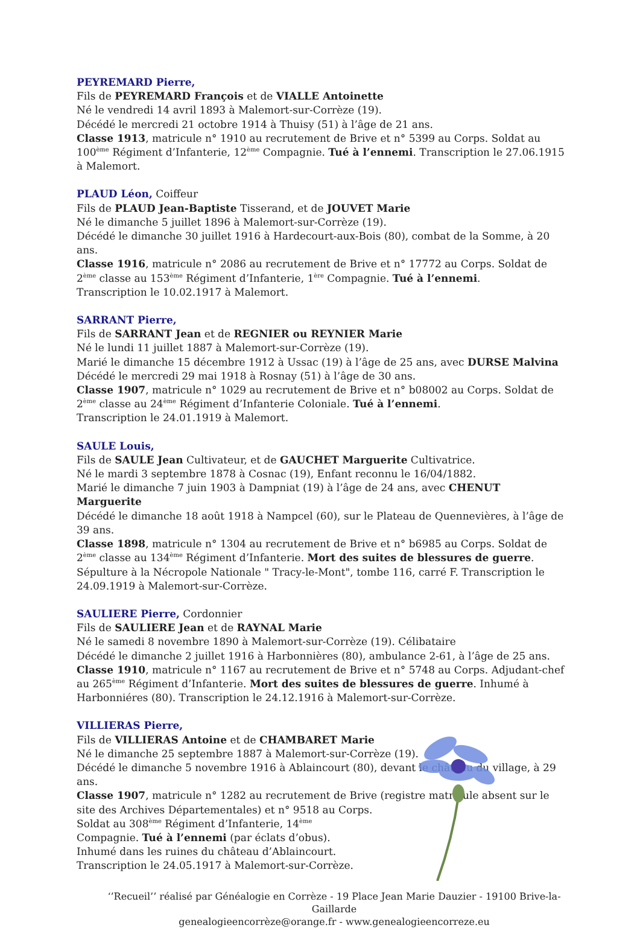PEYREMARD Pierre,
Fils de PEYREMARD François et de VIALLE Antoinette
Né le vendredi 14 avril 1893 à Malemort-sur-Corrèze (19).
Décédé le mercredi 21 octobre 1914 à Thuisy (51) à l’âge de 21 ans.
Classe 1913, matricule n° 1910 au recrutement de Brive et n° 5399 au Corps. Soldat au 100<sup>ème</sup> Régiment d’Infanterie, 12<sup>ème</sup> Compagnie. Tué à l’ennemi. Transcription le 27.06.1915 à Malemort.
PLAUD Léon, Coiffeur
Fils de PLAUD Jean-Baptiste Tisserand, et de JOUVET Marie
Né le dimanche 5 juillet 1896 à Malemort-sur-Corrèze (19).
Décédé le dimanche 30 juillet 1916 à Hardecourt-aux-Bois (80), combat de la Somme, à 20 ans.
Classe 1916, matricule n° 2086 au recrutement de Brive et n° 17772 au Corps. Soldat de 2<sup>ème</sup> classe au 153<sup>ème</sup> Régiment d’Infanterie, 1<sup>ère</sup> Compagnie. Tué à l’ennemi.
Transcription le 10.02.1917 à Malemort.
SARRANT Pierre,
Fils de SARRANT Jean et de REGNIER ou REYNIER Marie
Né le lundi 11 juillet 1887 à Malemort-sur-Corrèze (19).
Marié le dimanche 15 décembre 1912 à Ussac (19) à l’âge de 25 ans, avec DURSE Malvina
Décédé le mercredi 29 mai 1918 à Rosnay (51) à l’âge de 30 ans.
Classe 1907, matricule n° 1029 au recrutement de Brive et n° b08002 au Corps. Soldat de 2<sup>ème</sup> classe au 24<sup>ème</sup> Régiment d’Infanterie Coloniale. Tué à l’ennemi.
Transcription le 24.01.1919 à Malemort.
SAULE Louis,
Fils de SAULE Jean Cultivateur, et de GAUCHET Marguerite Cultivatrice.
Né le mardi 3 septembre 1878 à Cosnac (19), Enfant reconnu le 16/04/1882.
Marié le dimanche 7 juin 1903 à Dampniat (19) à l’âge de 24 ans, avec CHENUT Marguerite
Décédé le dimanche 18 août 1918 à Nampcel (60), sur le Plateau de Quennevières, à l’âge de 39 ans.
Classe 1898, matricule n° 1304 au recrutement de Brive et n° b6985 au Corps. Soldat de 2<sup>ème</sup> classe au 134<sup>ème</sup> Régiment d’Infanterie. Mort des suites de blessures de guerre. Sépulture à la Nécropole Nationale " Tracy-le-Mont", tombe 116, carré F. Transcription le 24.09.1919 à Malemort-sur-Corrèze.
SAULIERE Pierre, Cordonnier
Fils de SAULIERE Jean et de RAYNAL Marie
Né le samedi 8 novembre 1890 à Malemort-sur-Corrèze (19). Célibataire
Décédé le dimanche 2 juillet 1916 à Harbonnières (80), ambulance 2-61, à l’âge de 25 ans.
Classe 1910, matricule n° 1167 au recrutement de Brive et n° 5748 au Corps. Adjudant-chef au 265<sup>ème</sup> Régiment d’Infanterie. Mort des suites de blessures de guerre. Inhumé à Harbonniéres (80). Transcription le 24.12.1916 à Malemort-sur-Corrèze.
VILLIERAS Pierre,
Fils de VILLIERAS Antoine et de CHAMBARET Marie
Né le dimanche 25 septembre 1887 à Malemort-sur-Corrèze (19).
Décédé le dimanche 5 novembre 1916 à Ablaincourt (80), devant le château du village, à 29 ans.
Classe 1907, matricule n° 1282 au recrutement de Brive (registre matricule absent sur le site des Archives Départementales) et n° 9518 au Corps.
Soldat au 308<sup>ème</sup> Régiment d’Infanterie, 14<sup>ème</sup>
Compagnie. Tué à l’ennemi (par éclats d’obus).
Inhumé dans les ruines du château d’Ablaincourt.
Transcription le 24.05.1917 à Malemort-sur-Corrèze.
‘’Recueil’’ réalisé par Généalogie en Corrèze - 19 Place Jean Marie Dauzier - 19100 Brive-la-Gaillarde
genealogieencorrèze@orange.fr - www.genealogieencorreze.eu